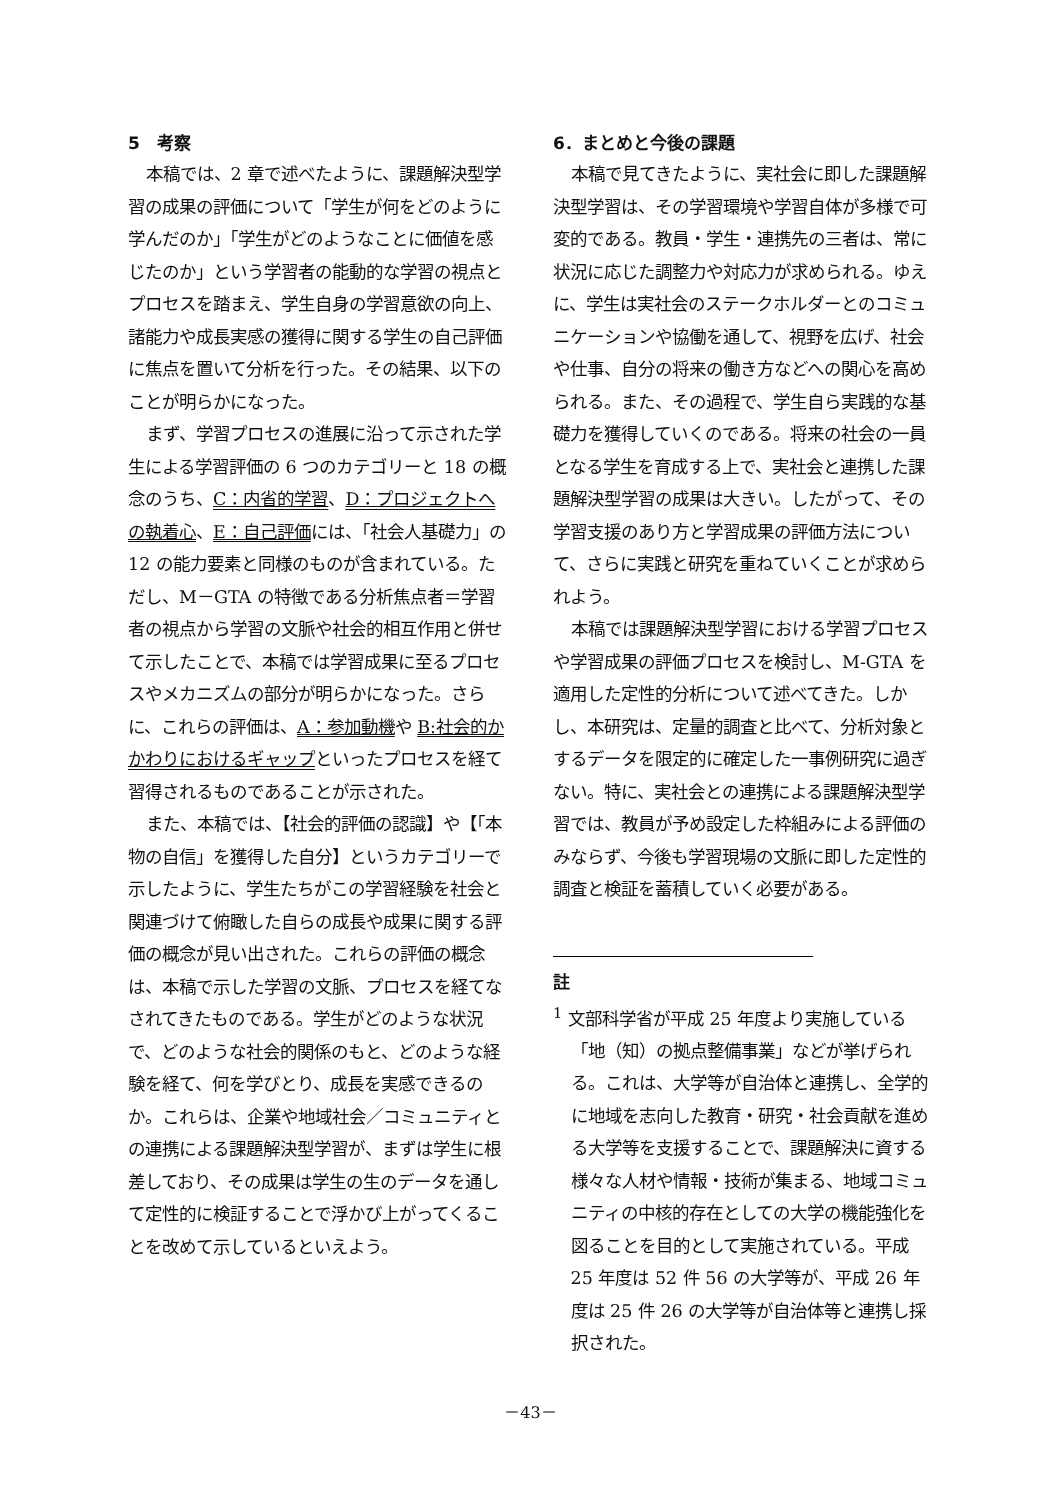5　考察
本稿では、2 章で述べたように、課題解決型学習の成果の評価について「学生が何をどのように学んだのか」「学生がどのようなことに価値を感じたのか」という学習者の能動的な学習の視点とプロセスを踏まえ、学生自身の学習意欲の向上、諸能力や成長実感の獲得に関する学生の自己評価に焦点を置いて分析を行った。その結果、以下のことが明らかになった。
まず、学習プロセスの進展に沿って示された学生による学習評価の 6 つのカテゴリーと 18 の概念のうち、C：内省的学習、D：プロジェクトへの執着心、E：自己評価には、「社会人基礎力」の 12 の能力要素と同様のものが含まれている。ただし、M－GTA の特徴である分析焦点者＝学習者の視点から学習の文脈や社会的相互作用と併せて示したことで、本稿では学習成果に至るプロセスやメカニズムの部分が明らかになった。さらに、これらの評価は、A：参加動機や B:社会的かかわりにおけるギャップといったプロセスを経て習得されるものであることが示された。
また、本稿では、【社会的評価の認識】や【「本物の自信」を獲得した自分】というカテゴリーで示したように、学生たちがこの学習経験を社会と関連づけて俯瞰した自らの成長や成果に関する評価の概念が見い出された。これらの評価の概念は、本稿で示した学習の文脈、プロセスを経てなされてきたものである。学生がどのような状況で、どのような社会的関係のもと、どのような経験を経て、何を学びとり、成長を実感できるのか。これらは、企業や地域社会／コミュニティとの連携による課題解決型学習が、まずは学生に根差しており、その成果は学生の生のデータを通して定性的に検証することで浮かび上がってくることを改めて示しているといえよう。
6．まとめと今後の課題
本稿で見てきたように、実社会に即した課題解決型学習は、その学習環境や学習自体が多様で可変的である。教員・学生・連携先の三者は、常に状況に応じた調整力や対応力が求められる。ゆえに、学生は実社会のステークホルダーとのコミュニケーションや協働を通して、視野を広げ、社会や仕事、自分の将来の働き方などへの関心を高められる。また、その過程で、学生自ら実践的な基礎力を獲得していくのである。将来の社会の一員となる学生を育成する上で、実社会と連携した課題解決型学習の成果は大きい。したがって、その学習支援のあり方と学習成果の評価方法について、さらに実践と研究を重ねていくことが求められよう。
本稿では課題解決型学習における学習プロセスや学習成果の評価プロセスを検討し、M-GTA を適用した定性的分析について述べてきた。しかし、本研究は、定量的調査と比べて、分析対象とするデータを限定的に確定した一事例研究に過ぎない。特に、実社会との連携による課題解決型学習では、教員が予め設定した枠組みによる評価のみならず、今後も学習現場の文脈に即した定性的調査と検証を蓄積していく必要がある。
註
<sup>1</sup> 文部科学省が平成 25 年度より実施している「地（知）の拠点整備事業」などが挙げられる。これは、大学等が自治体と連携し、全学的に地域を志向した教育・研究・社会貢献を進める大学等を支援することで、課題解決に資する様々な人材や情報・技術が集まる、地域コミュニティの中核的存在としての大学の機能強化を図ることを目的として実施されている。平成 25 年度は 52 件 56 の大学等が、平成 26 年度は 25 件 26 の大学等が自治体等と連携し採択された。
－43－